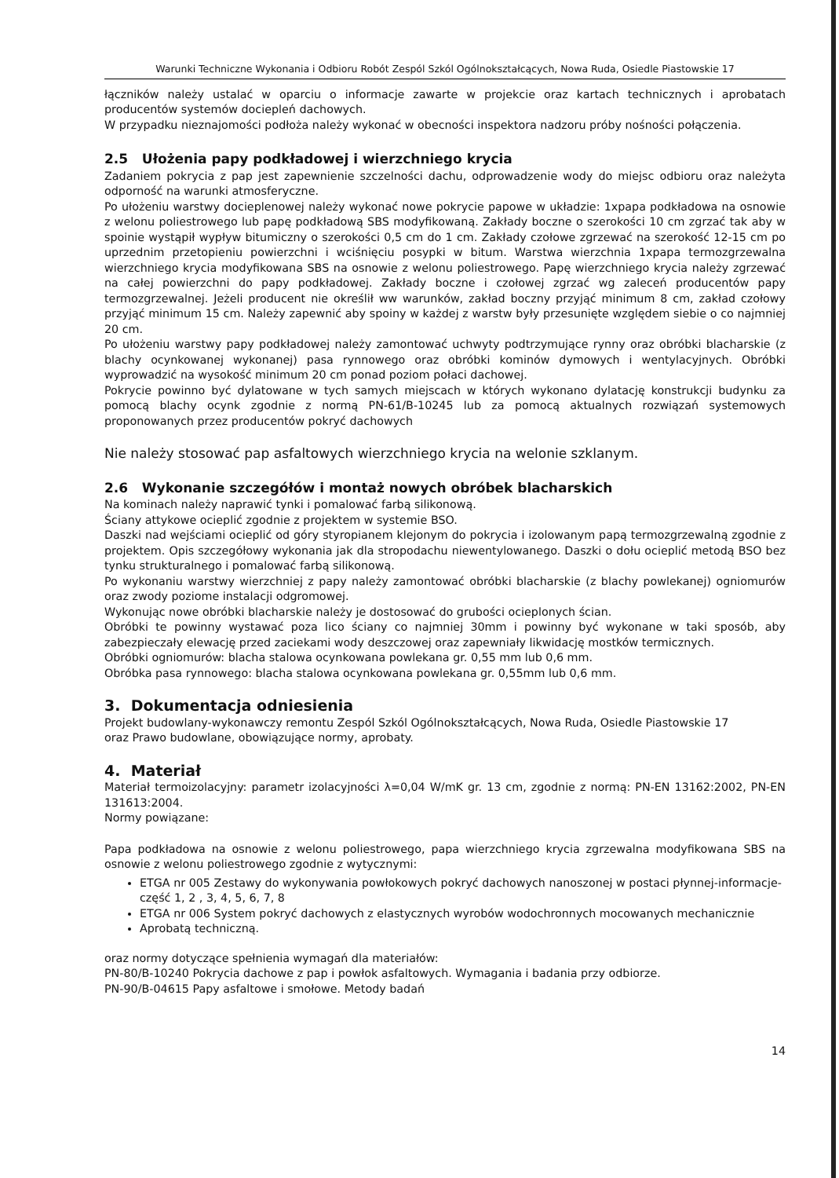Warunki Techniczne Wykonania i Odbioru Robót Zespól Szkól Ogólnokształcących, Nowa Ruda, Osiedle Piastowskie 17
łączników należy ustalać w oparciu o informacje zawarte w projekcie oraz kartach technicznych i aprobatach producentów systemów dociepleń dachowych.
W przypadku nieznajomości podłoża należy wykonać w obecności inspektora nadzoru próby nośności połączenia.
2.5 Ułożenia papy podkładowej i wierzchniego krycia
Zadaniem pokrycia z pap jest zapewnienie szczelności dachu, odprowadzenie wody do miejsc odbioru oraz należyta odporność na warunki atmosferyczne.
Po ułożeniu warstwy docieplenowej należy wykonać nowe pokrycie papowe w układzie: 1xpapa podkładowa na osnowie z welonu poliestrowego lub papę podkładową SBS modyfikowaną. Zakłady boczne o szerokości 10 cm zgrzać tak aby w spoinie wystąpił wypływ bitumiczny o szerokości 0,5 cm do 1 cm. Zakłady czołowe zgrzewać na szerokość 12-15 cm po uprzednim przetopieniu powierzchni i wciśnięciu posypki w bitum. Warstwa wierzchnia 1xpapa termozgrzewalna wierzchniego krycia modyfikowana SBS na osnowie z welonu poliestrowego. Papę wierzchniego krycia należy zgrzewać na całej powierzchni do papy podkładowej. Zakłady boczne i czołowej zgrzać wg zaleceń producentów papy termozgrzewalnej. Jeżeli producent nie określił ww warunków, zakład boczny przyjąć minimum 8 cm, zakład czołowy przyjąć minimum 15 cm. Należy zapewnić aby spoiny w każdej z warstw były przesunięte względem siebie o co najmniej 20 cm.
Po ułożeniu warstwy papy podkładowej należy zamontować uchwyty podtrzymujące rynny oraz obróbki blacharskie (z blachy ocynkowanej wykonanej) pasa rynnowego oraz obróbki kominów dymowych i wentylacyjnych. Obróbki wyprowadzić na wysokość minimum 20 cm ponad poziom połaci dachowej.
Pokrycie powinno być dylatowane w tych samych miejscach w których wykonano dylatację konstrukcji budynku za pomocą blachy ocynk zgodnie z normą PN-61/B-10245 lub za pomocą aktualnych rozwiązań systemowych proponowanych przez producentów pokryć dachowych
Nie należy stosować pap asfaltowych wierzchniego krycia na welonie szklanym.
2.6 Wykonanie szczegółów i montaż nowych obróbek blacharskich
Na kominach należy naprawić tynki i pomalować farbą silikonową.
Ściany attykowe ocieplić zgodnie z projektem w systemie BSO.
Daszki nad wejściami ocieplić od góry styropianem klejonym do pokrycia i izolowanym papą termozgrzewalną zgodnie z projektem. Opis szczegółowy wykonania jak dla stropodachu niewentylowanego. Daszki o dołu ocieplić metodą BSO bez tynku strukturalnego i pomalować farbą silikonową.
Po wykonaniu warstwy wierzchniej z papy należy zamontować obróbki blacharskie (z blachy powlekanej) ogniomurów oraz zwody poziome instalacji odgromowej.
Wykonując nowe obróbki blacharskie należy je dostosować do grubości ocieplonych ścian.
Obróbki te powinny wystawać poza lico ściany co najmniej 30mm i powinny być wykonane w taki sposób, aby zabezpieczały elewację przed zaciekami wody deszczowej oraz zapewniały likwidację mostków termicznych.
Obróbki ogniomurów: blacha stalowa ocynkowana powlekana gr. 0,55 mm lub 0,6 mm.
Obróbka pasa rynnowego: blacha stalowa ocynkowana powlekana gr. 0,55mm lub 0,6 mm.
3. Dokumentacja odniesienia
Projekt budowlany-wykonawczy remontu Zespól Szkól Ogólnokształcących, Nowa Ruda, Osiedle Piastowskie 17
oraz Prawo budowlane, obowiązujące normy, aprobaty.
4. Materiał
Materiał termoizolacyjny: parametr izolacyjności λ=0,04 W/mK gr. 13 cm, zgodnie z normą: PN-EN 13162:2002, PN-EN 131613:2004.
Normy powiązane:
Papa podkładowa na osnowie z welonu poliestrowego, papa wierzchniego krycia zgrzewalna modyfikowana SBS na osnowie z welonu poliestrowego zgodnie z wytycznymi:
ETGA nr 005 Zestawy do wykonywania powłokowych pokryć dachowych nanoszonej w postaci płynnej-informacje- część 1, 2 , 3, 4, 5, 6, 7, 8
ETGA nr 006 System pokryć dachowych z elastycznych wyrobów wodochronnych mocowanych mechanicznie
Aprobatą techniczną.
oraz normy dotyczące spełnienia wymagań dla materiałów:
PN-80/B-10240 Pokrycia dachowe z pap i powłok asfaltowych. Wymagania i badania przy odbiorze.
PN-90/B-04615 Papy asfaltowe i smołowe. Metody badań
14